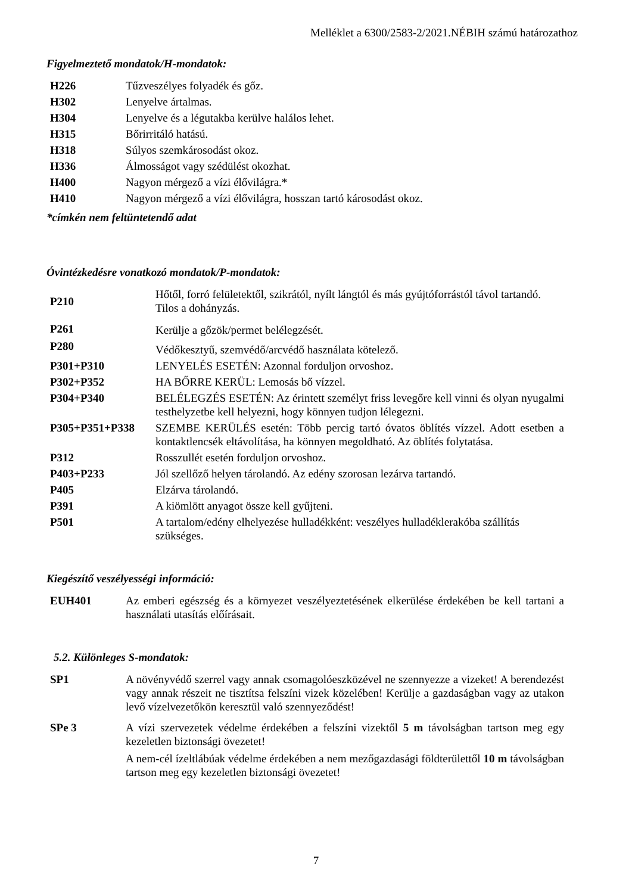Melléklet a 6300/2583-2/2021.NÉBIH számú határozathoz
Figyelmeztető mondatok/H-mondatok:
| H226 | Tűzveszélyes folyadék és gőz. |
| H302 | Lenyelve ártalmas. |
| H304 | Lenyelve és a légutakba kerülve halálos lehet. |
| H315 | Bőrirritáló hatású. |
| H318 | Súlyos szemkárosodást okoz. |
| H336 | Álmosságot vagy szédülést okozhat. |
| H400 | Nagyon mérgező a vízi élővilágra.* |
| H410 | Nagyon mérgező a vízi élővilágra, hosszan tartó károsodást okoz. |
*címkén nem feltüntetendő adat
Óvintézkedésre vonatkozó mondatok/P-mondatok:
| P210 | Hőtől, forró felületektől, szikrától, nyílt lángtól és más gyújtóforrástól távol tartandó. Tilos a dohányzás. |
| P261 | Kerülje a gőzök/permet belélegzését. |
| P280 | Védőkesztyű, szemvédő/arcvédő használata kötelező. |
| P301+P310 | LENYELÉS ESETÉN: Azonnal forduljon orvoshoz. |
| P302+P352 | HA BŐRRE KERÜL: Lemosás bő vízzel. |
| P304+P340 | BELÉLEGZÉS ESETÉN: Az érintett személyt friss levegőre kell vinni és olyan nyugalmi testhelyzetbe kell helyezni, hogy könnyen tudjon lélegezni. |
| P305+P351+P338 | SZEMBE KERÜLÉS esetén: Több percig tartó óvatos öblítés vízzel. Adott esetben a kontaktlencsék eltávolítása, ha könnyen megoldható. Az öblítés folytatása. |
| P312 | Rosszullét esetén forduljon orvoshoz. |
| P403+P233 | Jól szellőző helyen tárolandó. Az edény szorosan lezárva tartandó. |
| P405 | Elzárva tárolandó. |
| P391 | A kiömlött anyagot össze kell gyűjteni. |
| P501 | A tartalom/edény elhelyezése hulladékként: veszélyes hulladéklerakóba szállítás szükséges. |
Kiegészítő veszélyességi információ:
| EUH401 | Az emberi egészség és a környezet veszélyeztetésének elkerülése érdekében be kell tartani a használati utasítás előírásait. |
5.2. Különleges S-mondatok:
| SP1 | A növényvédő szerrel vagy annak csomagolóeszközével ne szennyezze a vizeket! A berendezést vagy annak részeit ne tisztítsa felszíni vizek közelében! Kerülje a gazdaságban vagy az utakon levő vízelvezetőkön keresztül való szennyeződést! |
| SPe 3 | A vízi szervezetek védelme érdekében a felszíni vizektől 5 m távolságban tartson meg egy kezeletlen biztonsági övezetet! A nem-cél ízeltlábúak védelme érdekében a nem mezőgazdasági földterülettől 10 m távolságban tartson meg egy kezeletlen biztonsági övezetet! |
7